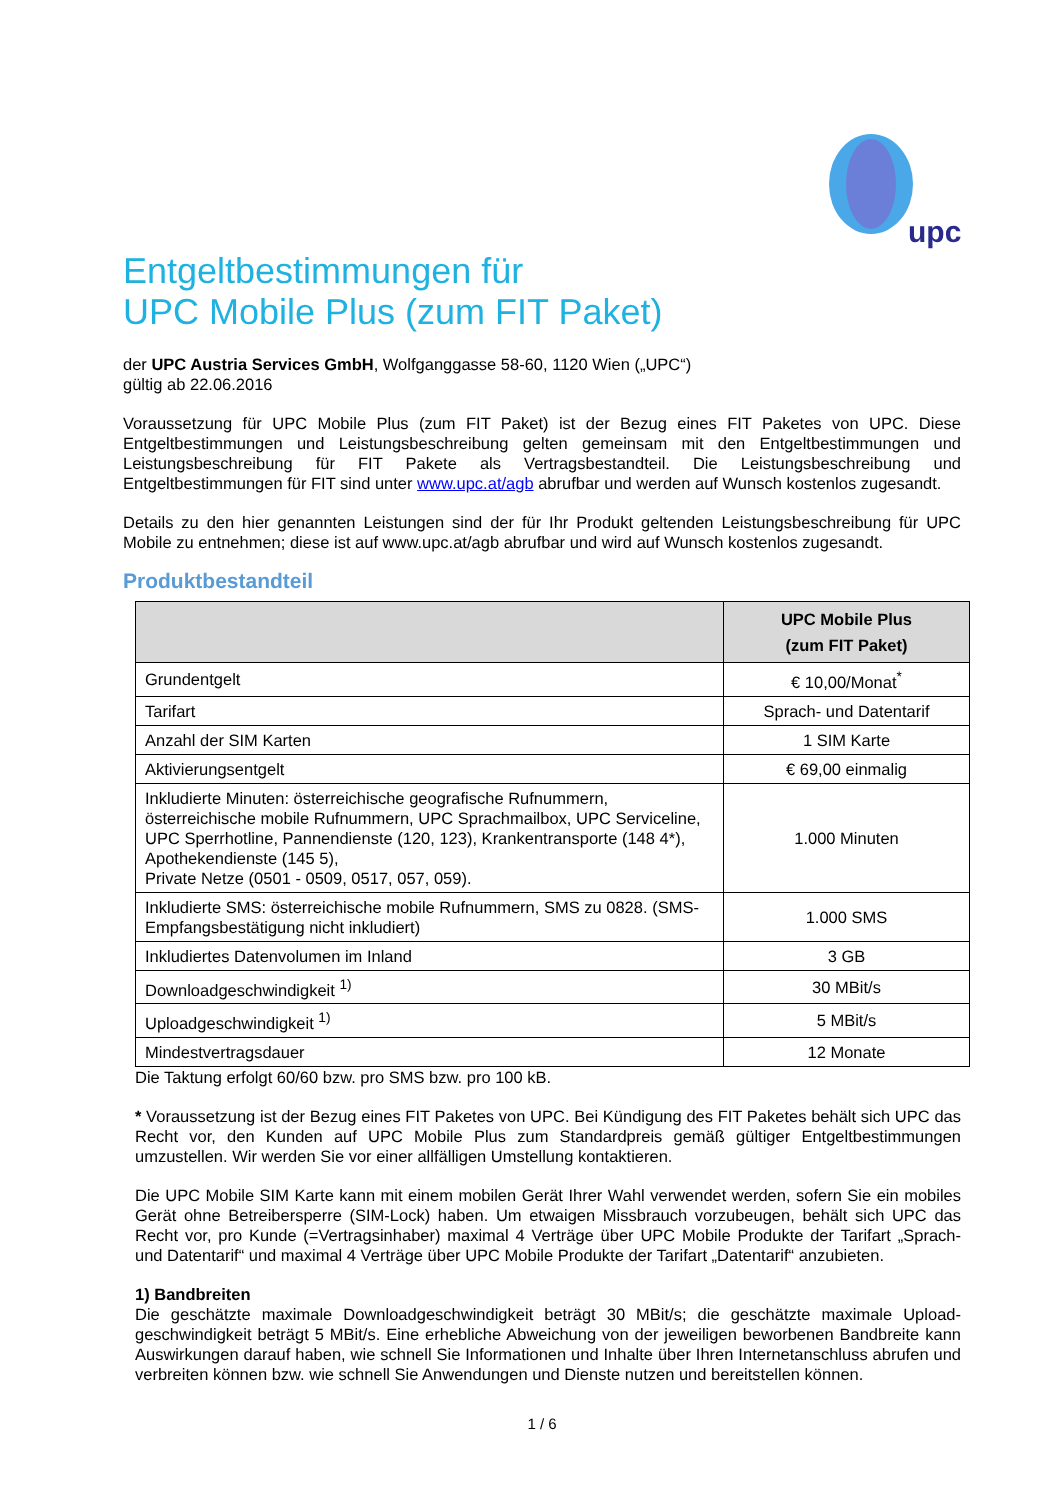upc
Entgeltbestimmungen für
UPC Mobile Plus (zum FIT Paket)
der UPC Austria Services GmbH, Wolfganggasse 58-60, 1120 Wien („UPC“)
gültig ab 22.06.2016
Voraussetzung für UPC Mobile Plus (zum FIT Paket) ist der Bezug eines FIT Paketes von UPC. Diese Entgeltbestimmungen und Leistungsbeschreibung gelten gemeinsam mit den Entgeltbestimmungen und Leistungsbeschreibung für FIT Pakete als Vertragsbestandteil. Die Leistungsbeschreibung und Entgeltbestimmungen für FIT sind unter www.upc.at/agb abrufbar und werden auf Wunsch kostenlos zugesandt.
Details zu den hier genannten Leistungen sind der für Ihr Produkt geltenden Leistungsbeschreibung für UPC Mobile zu entnehmen; diese ist auf www.upc.at/agb abrufbar und wird auf Wunsch kostenlos zugesandt.
Produktbestandteil
| | UPC Mobile Plus (zum FIT Paket) |
| --- | --- |
| Grundentgelt | € 10,00/Monat<sup>*</sup> |
| Tarifart | Sprach- und Datentarif |
| Anzahl der SIM Karten | 1 SIM Karte |
| Aktivierungsentgelt | € 69,00 einmalig |
| Inkludierte Minuten: österreichische geografische Rufnummern, österreichische mobile Rufnummern, UPC Sprachmailbox, UPC Serviceline, UPC Sperrhotline, Pannendienste (120, 123), Krankentransporte (148 4*), Apothekendienste (145 5), Private Netze (0501 - 0509, 0517, 057, 059). | 1.000 Minuten |
| Inkludierte SMS: österreichische mobile Rufnummern, SMS zu 0828. (SMS-Empfangsbestätigung nicht inkludiert) | 1.000 SMS |
| Inkludiertes Datenvolumen im Inland | 3 GB |
| Downloadgeschwindigkeit <sup>1)</sup> | 30 MBit/s |
| Uploadgeschwindigkeit <sup>1)</sup> | 5 MBit/s |
| Mindestvertragsdauer | 12 Monate |
Die Taktung erfolgt 60/60 bzw. pro SMS bzw. pro 100 kB.
* Voraussetzung ist der Bezug eines FIT Paketes von UPC. Bei Kündigung des FIT Paketes behält sich UPC das Recht vor, den Kunden auf UPC Mobile Plus zum Standardpreis gemäß gültiger Entgeltbestimmungen umzustellen. Wir werden Sie vor einer allfälligen Umstellung kontaktieren.
Die UPC Mobile SIM Karte kann mit einem mobilen Gerät Ihrer Wahl verwendet werden, sofern Sie ein mobiles Gerät ohne Betreibersperre (SIM-Lock) haben. Um etwaigen Missbrauch vorzubeugen, behält sich UPC das Recht vor, pro Kunde (=Vertragsinhaber) maximal 4 Verträge über UPC Mobile Produkte der Tarifart „Sprach- und Datentarif“ und maximal 4 Verträge über UPC Mobile Produkte der Tarifart „Datentarif“ anzubieten.
1) Bandbreiten
Die geschätzte maximale Downloadgeschwindigkeit beträgt 30 MBit/s; die geschätzte maximale Upload-geschwindigkeit beträgt 5 MBit/s. Eine erhebliche Abweichung von der jeweiligen beworbenen Bandbreite kann Auswirkungen darauf haben, wie schnell Sie Informationen und Inhalte über Ihren Internetanschluss abrufen und verbreiten können bzw. wie schnell Sie Anwendungen und Dienste nutzen und bereitstellen können.
1 / 6